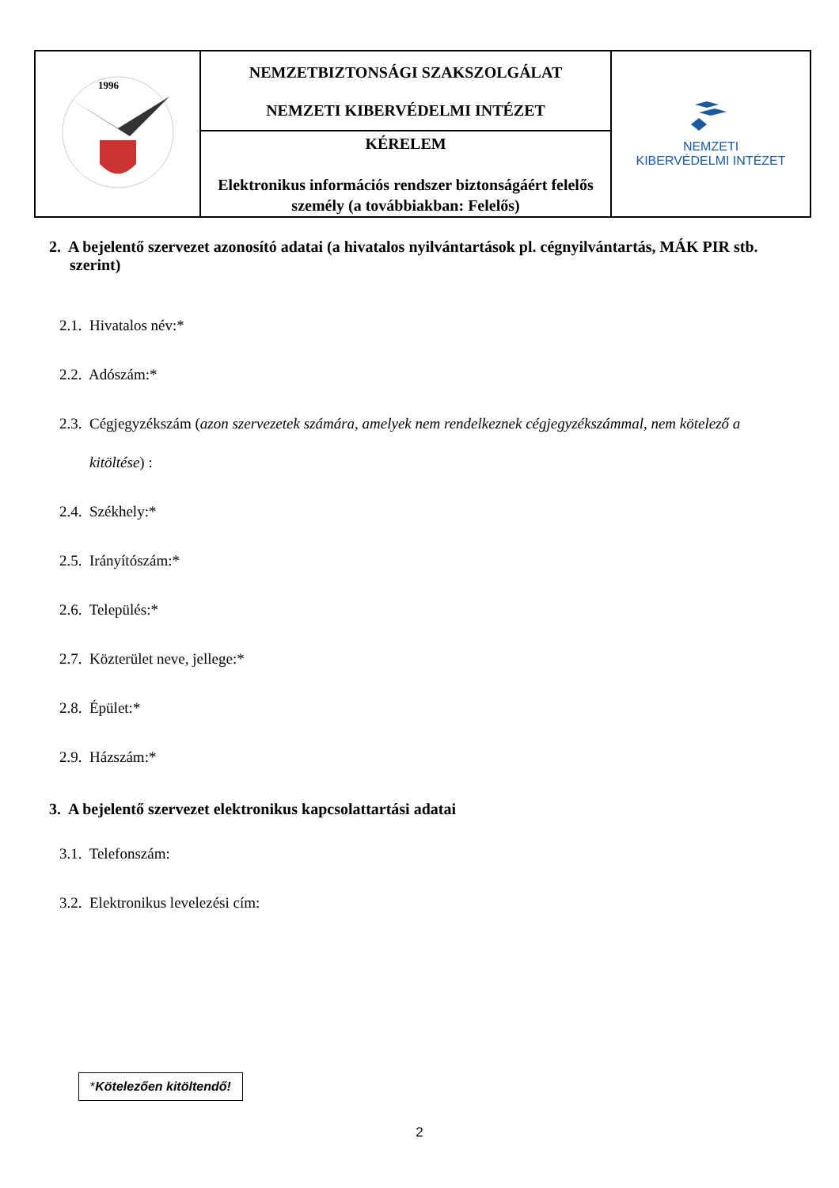| 1996 | NEMZETBIZTONSÁGI SZAKSZOLGÁLAT NEMZETI KIBERVÉDELMI INTÉZET | NEMZETI KIBERVÉDELMI INTÉZET |
| | KÉRELEM Elektronikus információs rendszer biztonságáért felelős személy (a továbbiakban: Felelős) | |
2. A bejelentő szervezet azonosító adatai (a hivatalos nyilvántartások pl. cégnyilvántartás, MÁK PIR stb. szerint)
2.1. Hivatalos név:*
2.2. Adószám:*
2.3. Cégjegyzékszám (azon szervezetek számára, amelyek nem rendelkeznek cégjegyzékszámmal, nem kötelező a kitöltése) :
2.4. Székhely:*
2.5. Irányítószám:*
2.6. Település:*
2.7. Közterület neve, jellege:*
2.8. Épület:*
2.9. Házszám:*
3. A bejelentő szervezet elektronikus kapcsolattartási adatai
3.1. Telefonszám:
3.2. Elektronikus levelezési cím:
*Kötelezően kitöltendő!
2